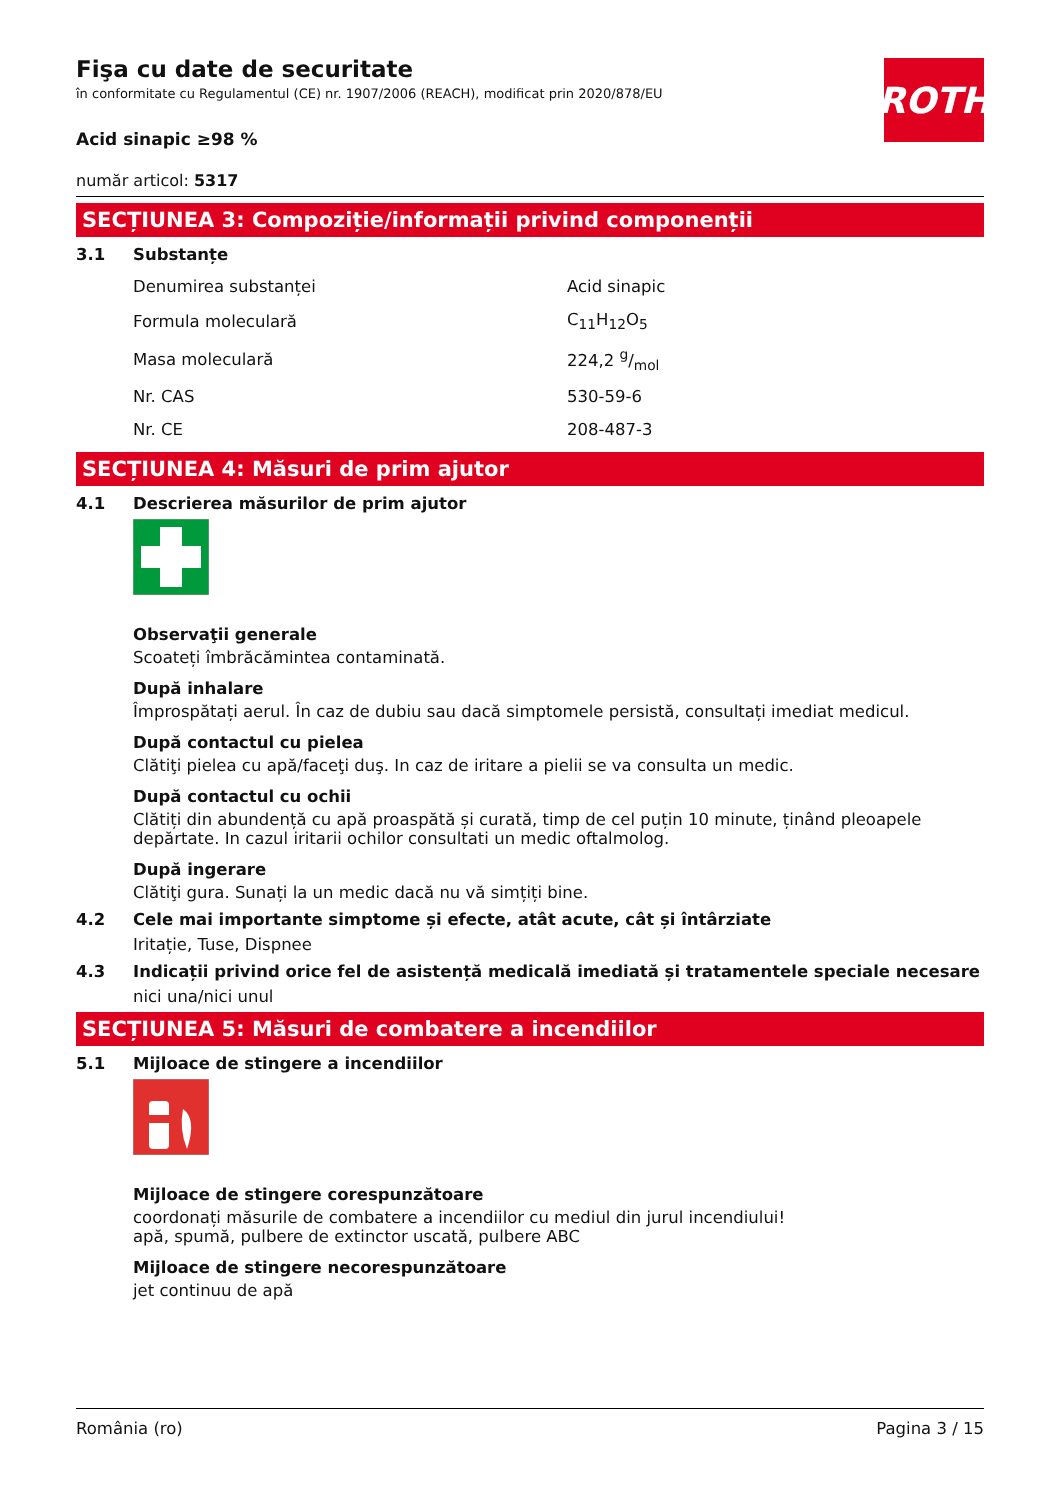ROTH
Fişa cu date de securitate
în conformitate cu Regulamentul (CE) nr. 1907/2006 (REACH), modificat prin 2020/878/EU
Acid sinapic ≥98 %
număr articol: 5317
SECȚIUNEA 3: Compoziție/informații privind componenții
3.1 Substanțe
| Denumirea substanței | Acid sinapic |
| Formula moleculară | C<sub>11</sub>H<sub>12</sub>O<sub>5</sub> |
| Masa moleculară | 224,2 g/mol |
| Nr. CAS | 530-59-6 |
| Nr. CE | 208-487-3 |
SECȚIUNEA 4: Măsuri de prim ajutor
4.1 Descrierea măsurilor de prim ajutor
Observaţii generale
Scoateți îmbrăcămintea contaminată.
După inhalare
Împrospătați aerul. În caz de dubiu sau dacă simptomele persistă, consultați imediat medicul.
După contactul cu pielea
Clătiţi pielea cu apă/faceţi duş. In caz de iritare a pielii se va consulta un medic.
După contactul cu ochii
Clătiți din abundență cu apă proaspătă și curată, timp de cel puțin 10 minute, ținând pleoapele depărtate. In cazul iritarii ochilor consultati un medic oftalmolog.
După ingerare
Clătiţi gura. Sunați la un medic dacă nu vă simțiți bine.
4.2 Cele mai importante simptome și efecte, atât acute, cât și întârziate
Iritație, Tuse, Dispnee
4.3 Indicații privind orice fel de asistență medicală imediată și tratamentele speciale necesare
nici una/nici unul
SECȚIUNEA 5: Măsuri de combatere a incendiilor
5.1 Mijloace de stingere a incendiilor
Mijloace de stingere corespunzătoare
coordonați măsurile de combatere a incendiilor cu mediul din jurul incendiului!
apă, spumă, pulbere de extinctor uscată, pulbere ABC
Mijloace de stingere necorespunzătoare
jet continuu de apă
România (ro) Pagina 3 / 15